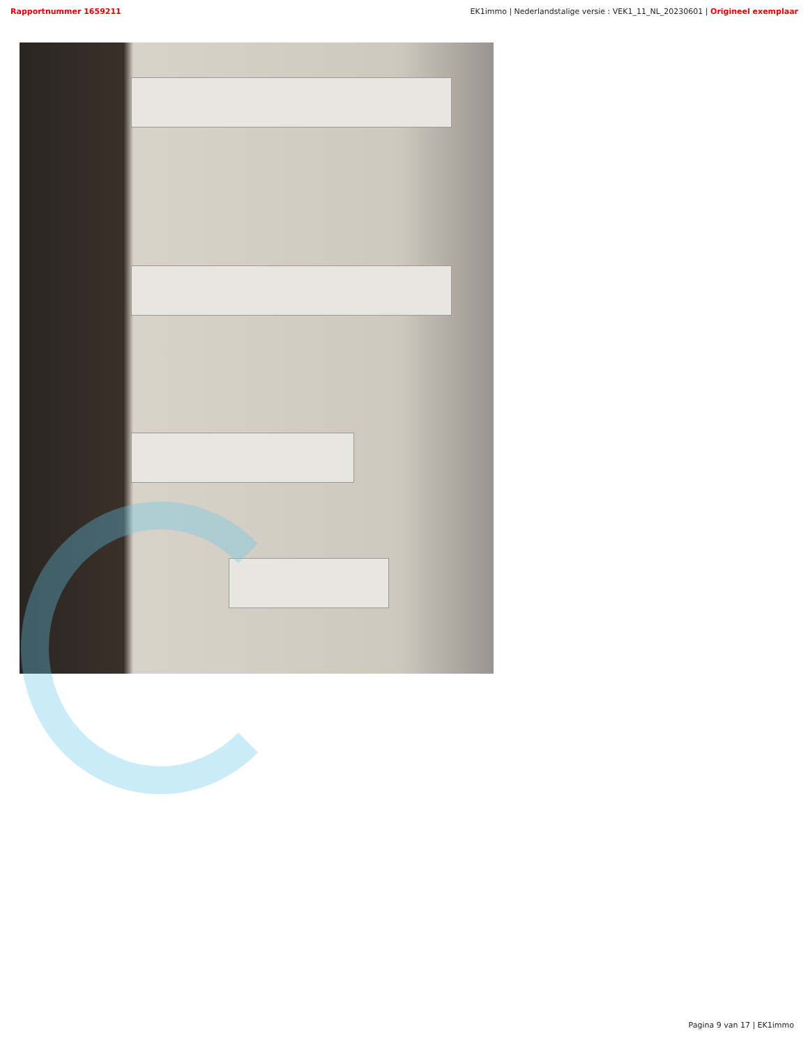Rapportnummer 1659211 EK1immo | Nederlandstalige versie : VEK1_11_NL_20230601 | Origineel exemplaar
Pagina 9 van 17 | EK1immo